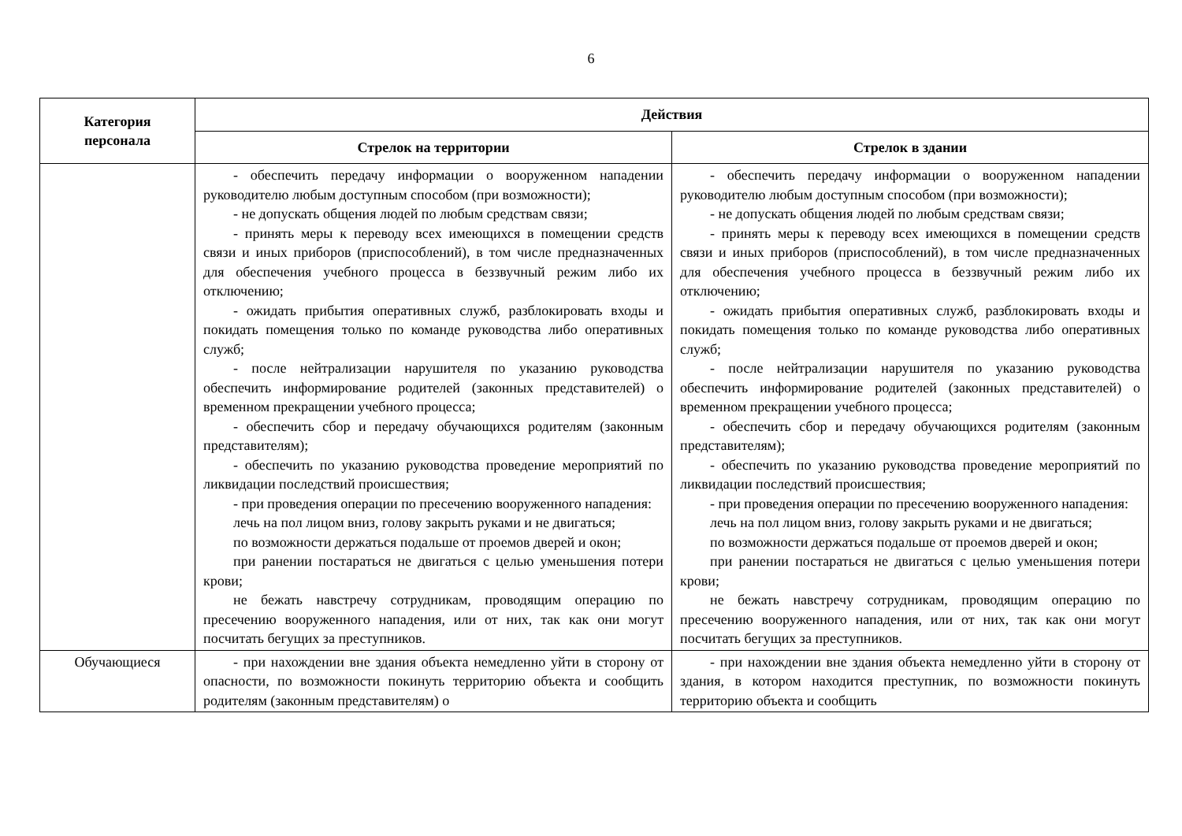6
| Категория персонала | Действия | |
| --- | --- | --- |
| | Стрелок на территории | Стрелок в здании |
| | - обеспечить передачу информации о вооруженном нападении руководителю любым доступным способом (при возможности); - не допускать общения людей по любым средствам связи; - принять меры к переводу всех имеющихся в помещении средств связи и иных приборов (приспособлений), в том числе предназначенных для обеспечения учебного процесса в беззвучный режим либо их отключению; - ожидать прибытия оперативных служб, разблокировать входы и покидать помещения только по команде руководства либо оперативных служб; - после нейтрализации нарушителя по указанию руководства обеспечить информирование родителей (законных представителей) о временном прекращении учебного процесса; - обеспечить сбор и передачу обучающихся родителям (законным представителям); - обеспечить по указанию руководства проведение мероприятий по ликвидации последствий происшествия; - при проведения операции по пресечению вооруженного нападения: лечь на пол лицом вниз, голову закрыть руками и не двигаться; по возможности держаться подальше от проемов дверей и окон; при ранении постараться не двигаться с целью уменьшения потери крови; не бежать навстречу сотрудникам, проводящим операцию по пресечению вооруженного нападения, или от них, так как они могут посчитать бегущих за преступников. | - обеспечить передачу информации о вооруженном нападении руководителю любым доступным способом (при возможности); - не допускать общения людей по любым средствам связи; - принять меры к переводу всех имеющихся в помещении средств связи и иных приборов (приспособлений), в том числе предназначенных для обеспечения учебного процесса в беззвучный режим либо их отключению; - ожидать прибытия оперативных служб, разблокировать входы и покидать помещения только по команде руководства либо оперативных служб; - после нейтрализации нарушителя по указанию руководства обеспечить информирование родителей (законных представителей) о временном прекращении учебного процесса; - обеспечить сбор и передачу обучающихся родителям (законным представителям); - обеспечить по указанию руководства проведение мероприятий по ликвидации последствий происшествия; - при проведения операции по пресечению вооруженного нападения: лечь на пол лицом вниз, голову закрыть руками и не двигаться; по возможности держаться подальше от проемов дверей и окон; при ранении постараться не двигаться с целью уменьшения потери крови; не бежать навстречу сотрудникам, проводящим операцию по пресечению вооруженного нападения, или от них, так как они могут посчитать бегущих за преступников. |
| Обучающиеся | - при нахождении вне здания объекта немедленно уйти в сторону от опасности, по возможности покинуть территорию объекта и сообщить родителям (законным представителям) о | - при нахождении вне здания объекта немедленно уйти в сторону от здания, в котором находится преступник, по возможности покинуть территорию объекта и сообщить |